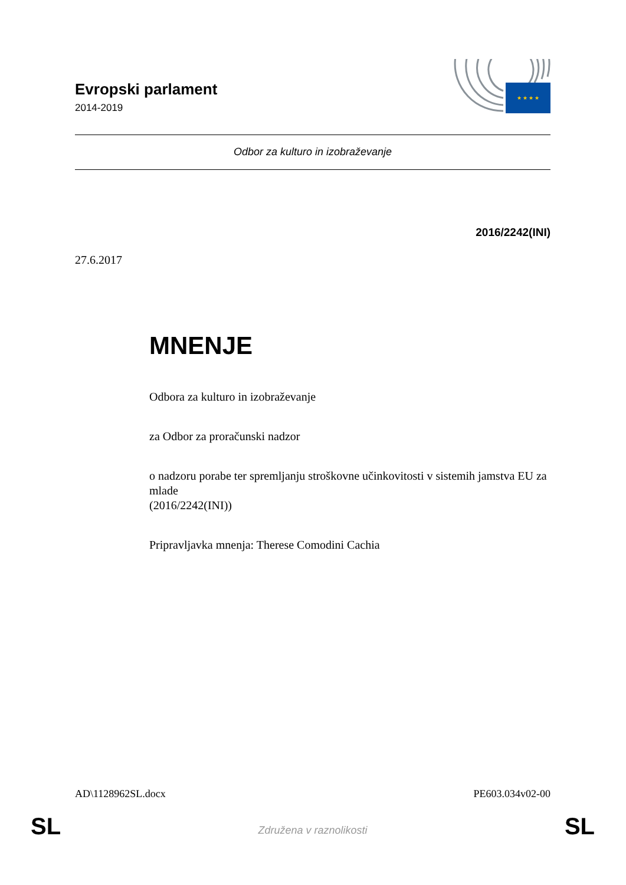Evropski parlament
2014-2019
★ ★ ★ ★
Odbor za kulturo in izobraževanje
2016/2242(INI)
27.6.2017
MNENJE
Odbora za kulturo in izobraževanje
za Odbor za proračunski nadzor
o nadzoru porabe ter spremljanju stroškovne učinkovitosti v sistemih jamstva EU za mlade
(2016/2242(INI))
Pripravljavka mnenja: Therese Comodini Cachia
AD\1128962SL.docx PE603.034v02-00
SL Združena v raznolikosti SL